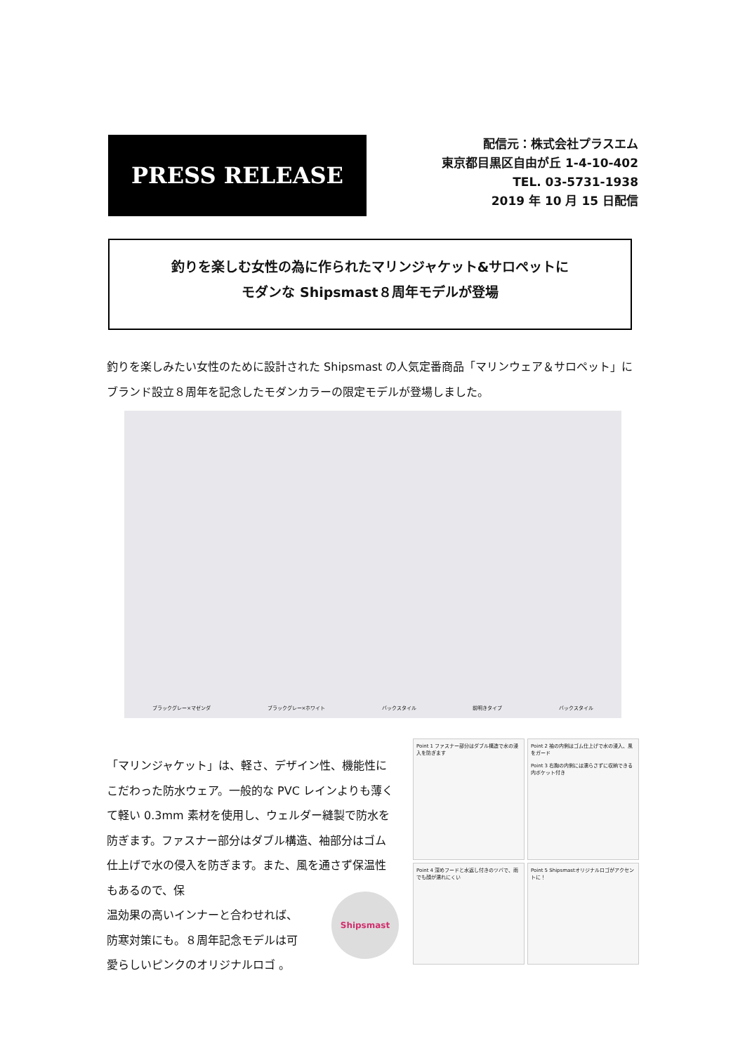PRESS RELEASE
配信元：株式会社プラスエム
東京都目黒区自由が丘 1-4-10-402
TEL. 03-5731-1938
2019 年 10 月 15 日配信
釣りを楽しむ女性の為に作られたマリンジャケット&サロペットに
モダンな Shipsmast８周年モデルが登場
釣りを楽しみたい女性のために設計された Shipsmast の人気定番商品「マリンウェア＆サロペット」にブランド設立８周年を記念したモダンカラーの限定モデルが登場しました。
ブラックグレー×マゼンダ ブラックグレー×ホワイト バックスタイル 前明きタイプ バックスタイル
「マリンジャケット」は、軽さ、デザイン性、機能性にこだわった防水ウェア。一般的な PVC レインよりも薄くて軽い 0.3mm 素材を使用し、ウェルダー縫製で防水を防ぎます。ファスナー部分はダブル構造、袖部分はゴム仕上げで水の侵入を防ぎます。また、風を通さず保温性もあるので、保
温効果の高いインナーと合わせれば、
防寒対策にも。８周年記念モデルは可
愛らしいピンクのオリジナルロゴ 。
Shipsmast
Point 1 ファスナー部分はダブル構造で水の浸入を防ぎます
Point 2 袖の内側はゴム仕上げで水の浸入、風をガード
Point 3 右胸の内側には濡らさずに収納できる内ポケット付き
Point 4 深めフードと水返し付きのツバで、雨でも顔が濡れにくい
Point 5 Shipsmastオリジナルロゴがアクセントに！